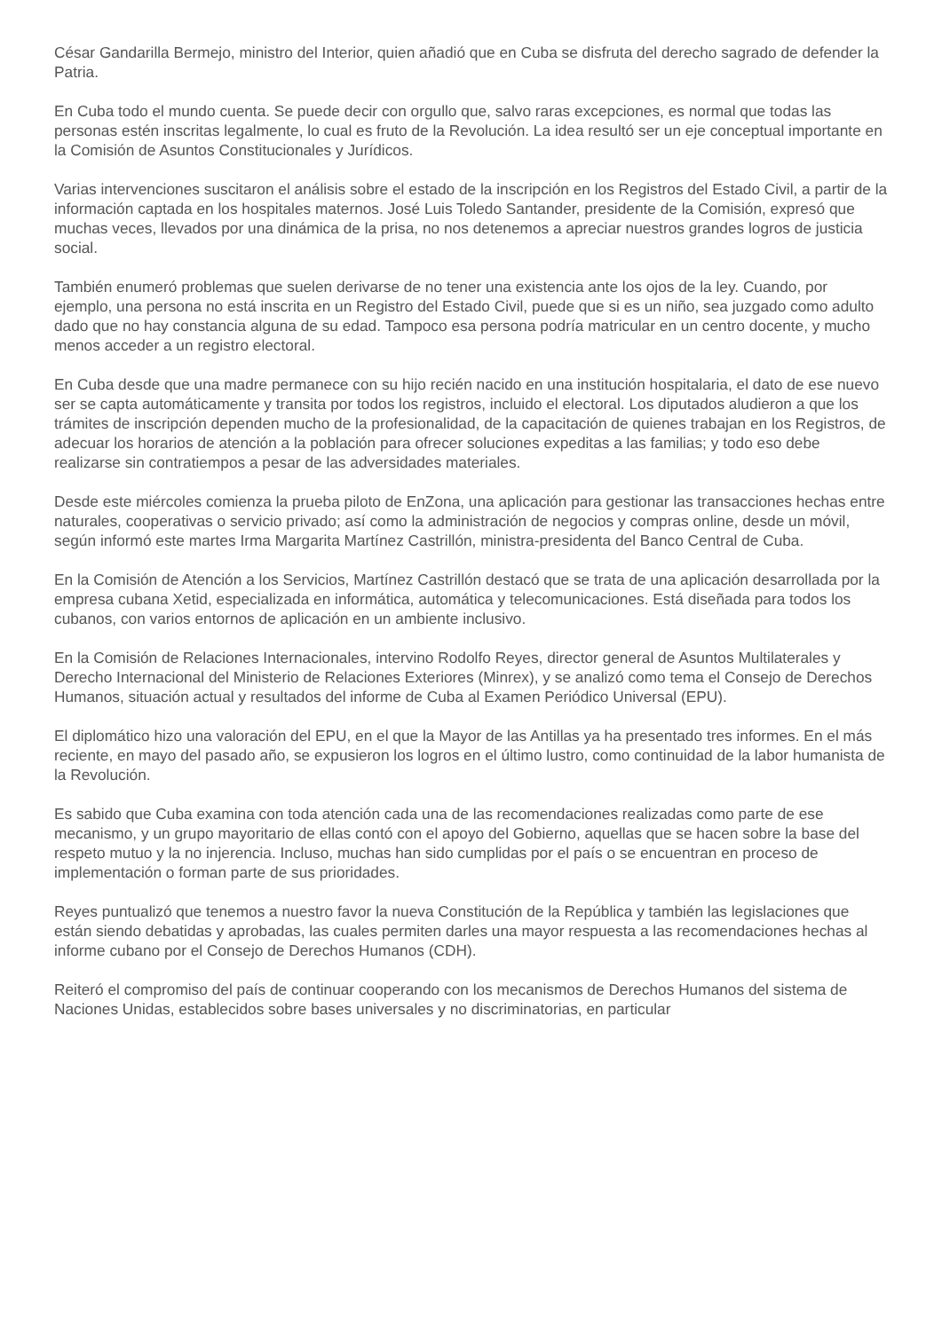César Gandarilla Bermejo, ministro del Interior, quien añadió que en Cuba se disfruta del derecho sagrado de defender la Patria.
En Cuba todo el mundo cuenta. Se puede decir con orgullo que, salvo raras excepciones, es normal que todas las personas estén inscritas legalmente, lo cual es fruto de la Revolución. La idea resultó ser un eje conceptual importante en la Comisión de Asuntos Constitucionales y Jurídicos.
Varias intervenciones suscitaron el análisis sobre el estado de la inscripción en los Registros del Estado Civil, a partir de la información captada en los hospitales maternos. José Luis Toledo Santander, presidente de la Comisión, expresó que muchas veces, llevados por una dinámica de la prisa, no nos detenemos a apreciar nuestros grandes logros de justicia social.
También enumeró problemas que suelen derivarse de no tener una existencia ante los ojos de la ley. Cuando, por ejemplo, una persona no está inscrita en un Registro del Estado Civil, puede que si es un niño, sea juzgado como adulto dado que no hay constancia alguna de su edad. Tampoco esa persona podría matricular en un centro docente, y mucho menos acceder a un registro electoral.
En Cuba desde que una madre permanece con su hijo recién nacido en una institución hospitalaria, el dato de ese nuevo ser se capta automáticamente y transita por todos los registros, incluido el electoral. Los diputados aludieron a que los trámites de inscripción dependen mucho de la profesionalidad, de la capacitación de quienes trabajan en los Registros, de adecuar los horarios de atención a la población para ofrecer soluciones expeditas a las familias; y todo eso debe realizarse sin contratiempos a pesar de las adversidades materiales.
Desde este miércoles comienza la prueba piloto de EnZona, una aplicación para gestionar las transacciones hechas entre naturales, cooperativas o servicio privado; así como la administración de negocios y compras online, desde un móvil, según informó este martes Irma Margarita Martínez Castrillón, ministra-presidenta del Banco Central de Cuba.
En la Comisión de Atención a los Servicios, Martínez Castrillón destacó que se trata de una aplicación desarrollada por la empresa cubana Xetid, especializada en informática, automática y telecomunicaciones. Está diseñada para todos los cubanos, con varios entornos de aplicación en un ambiente inclusivo.
En la Comisión de Relaciones Internacionales, intervino Rodolfo Reyes, director general de Asuntos Multilaterales y Derecho Internacional del Ministerio de Relaciones Exteriores (Minrex), y se analizó como tema el Consejo de Derechos Humanos, situación actual y resultados del informe de Cuba al Examen Periódico Universal (EPU).
El diplomático hizo una valoración del EPU, en el que la Mayor de las Antillas ya ha presentado tres informes. En el más reciente, en mayo del pasado año, se expusieron los logros en el último lustro, como continuidad de la labor humanista de la Revolución.
Es sabido que Cuba examina con toda atención cada una de las recomendaciones realizadas como parte de ese mecanismo, y un grupo mayoritario de ellas contó con el apoyo del Gobierno, aquellas que se hacen sobre la base del respeto mutuo y la no injerencia. Incluso, muchas han sido cumplidas por el país o se encuentran en proceso de implementación o forman parte de sus prioridades.
Reyes puntualizó que tenemos a nuestro favor la nueva Constitución de la República y también las legislaciones que están siendo debatidas y aprobadas, las cuales permiten darles una mayor respuesta a las recomendaciones hechas al informe cubano por el Consejo de Derechos Humanos (CDH).
Reiteró el compromiso del país de continuar cooperando con los mecanismos de Derechos Humanos del sistema de Naciones Unidas, establecidos sobre bases universales y no discriminatorias, en particular